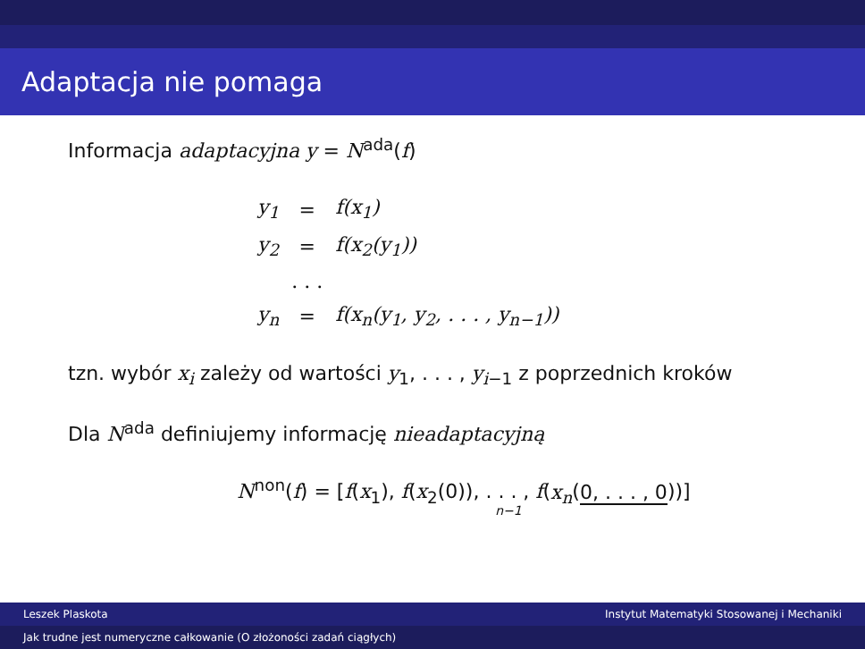Adaptacja nie pomaga
Informacja adaptacyjna y = N<sup>ada</sup>(f)
| y<sub>1</sub> | = | f(x<sub>1</sub>) |
| y<sub>2</sub> | = | f(x<sub>2</sub>(y<sub>1</sub>)) |
| | . . . | |
| y<sub>n</sub> | = | f(x<sub>n</sub>(y<sub>1</sub>, y<sub>2</sub>, . . . , y<sub>n−1</sub>)) |
tzn. wybór x<sub>i</sub> zależy od wartości y<sub>1</sub>, . . . , y<sub>i−1</sub> z poprzednich kroków
Dla N<sup>ada</sup> definiujemy informację nieadaptacyjną
N<sup>non</sup>(f) = [f(x<sub>1</sub>), f(x<sub>2</sub>(0)), . . . , f(x<sub>n</sub>(0, . . . , 0))]
n−1
Leszek Plaskota Instytut Matematyki Stosowanej i Mechaniki
Jak trudne jest numeryczne całkowanie (O złożoności zadań ciągłych)